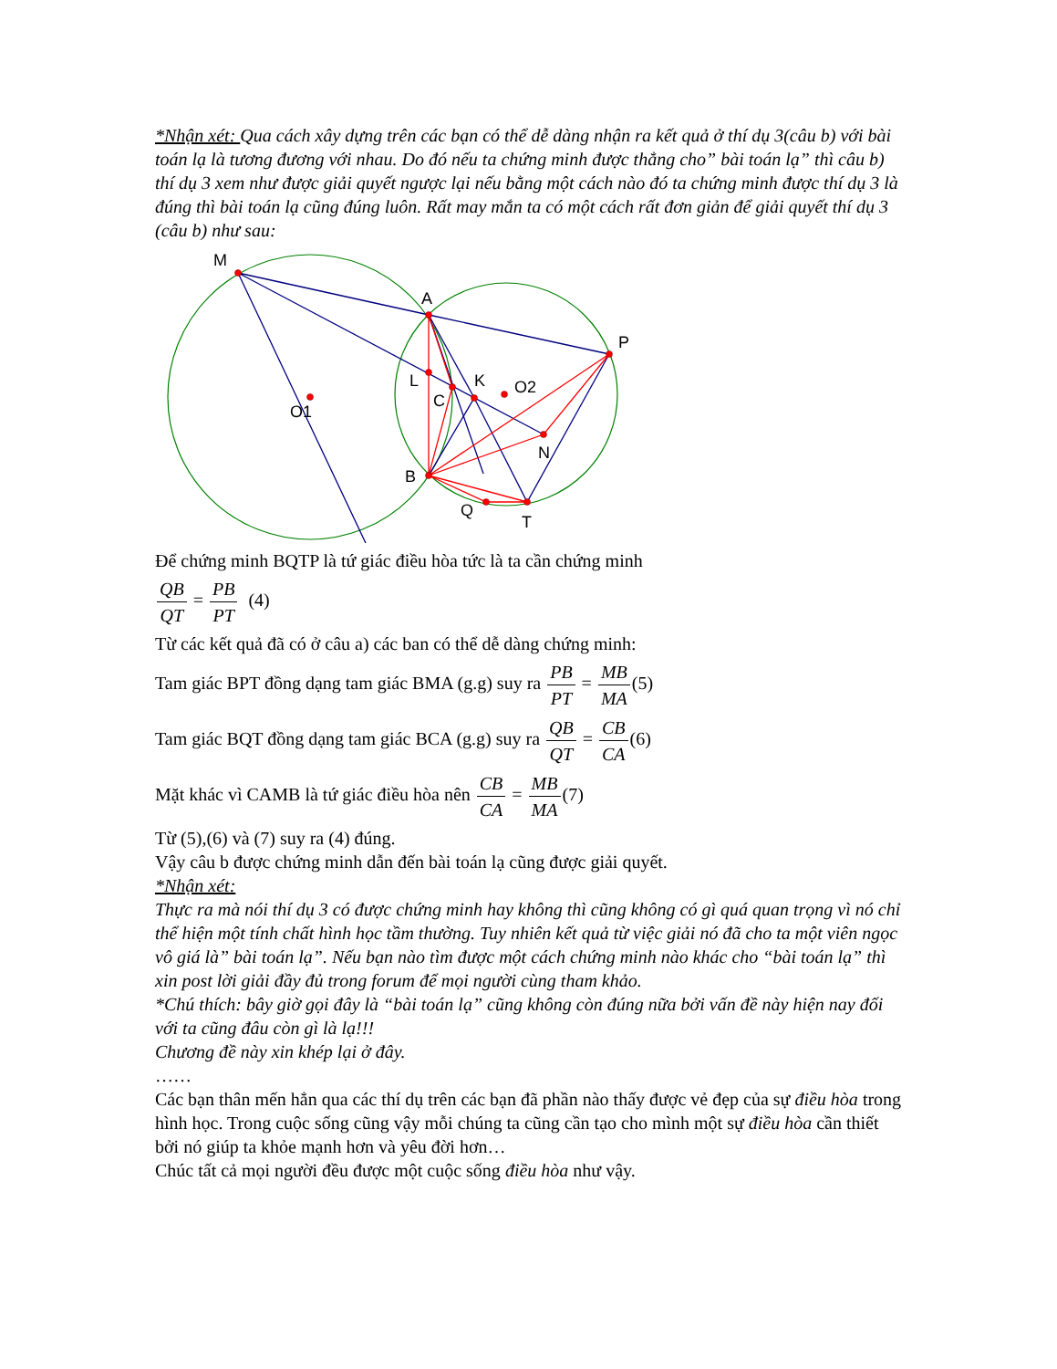*Nhận xét: Qua cách xây dựng trên các bạn có thể dễ dàng nhận ra kết quả ở thí dụ 3(câu b) với bài toán lạ là tương đương với nhau. Do đó nếu ta chứng minh được thẳng cho” bài toán lạ” thì câu b) thí dụ 3 xem như được giải quyết ngược lại nếu bằng một cách nào đó ta chứng minh được thí dụ 3 là đúng thì bài toán lạ cũng đúng luôn. Rất may mắn ta có một cách rất đơn giản để giải quyết thí dụ 3 (câu b) như sau:
M
A
P
L
K
O2
C
O1
N
B
Q
T
Để chứng minh BQTP là tứ giác điều hòa tức là ta cần chứng minh
QB QT = PB PT (4)
Từ các kết quả đã có ở câu a) các ban có thể dễ dàng chứng minh:
Tam giác BPT đồng dạng tam giác BMA (g.g) suy ra PB PT = MB MA(5)
Tam giác BQT đồng dạng tam giác BCA (g.g) suy ra QB QT = CB CA(6)
Mặt khác vì CAMB là tứ giác điều hòa nên CB CA = MB MA(7)
Từ (5),(6) và (7) suy ra (4) đúng.
Vậy câu b được chứng minh dẫn đến bài toán lạ cũng được giải quyết.
*Nhận xét:
Thực ra mà nói thí dụ 3 có được chứng minh hay không thì cũng không có gì quá quan trọng vì nó chỉ thể hiện một tính chất hình học tầm thường. Tuy nhiên kết quả từ việc giải nó đã cho ta một viên ngọc vô giá là” bài toán lạ”. Nếu bạn nào tìm được một cách chứng minh nào khác cho “bài toán lạ” thì xin post lời giải đầy đủ trong forum để mọi người cùng tham khảo.
*Chú thích: bây giờ gọi đây là “bài toán lạ” cũng không còn đúng nữa bởi vấn đề này hiện nay đối với ta cũng đâu còn gì là lạ!!!
Chương đề này xin khép lại ở đây.
……
Các bạn thân mến hẳn qua các thí dụ trên các bạn đã phần nào thấy được vẻ đẹp của sự điều hòa trong hình học. Trong cuộc sống cũng vậy mỗi chúng ta cũng cần tạo cho mình một sự điều hòa cần thiết bởi nó giúp ta khỏe mạnh hơn và yêu đời hơn…
Chúc tất cả mọi người đều được một cuộc sống điều hòa như vậy.